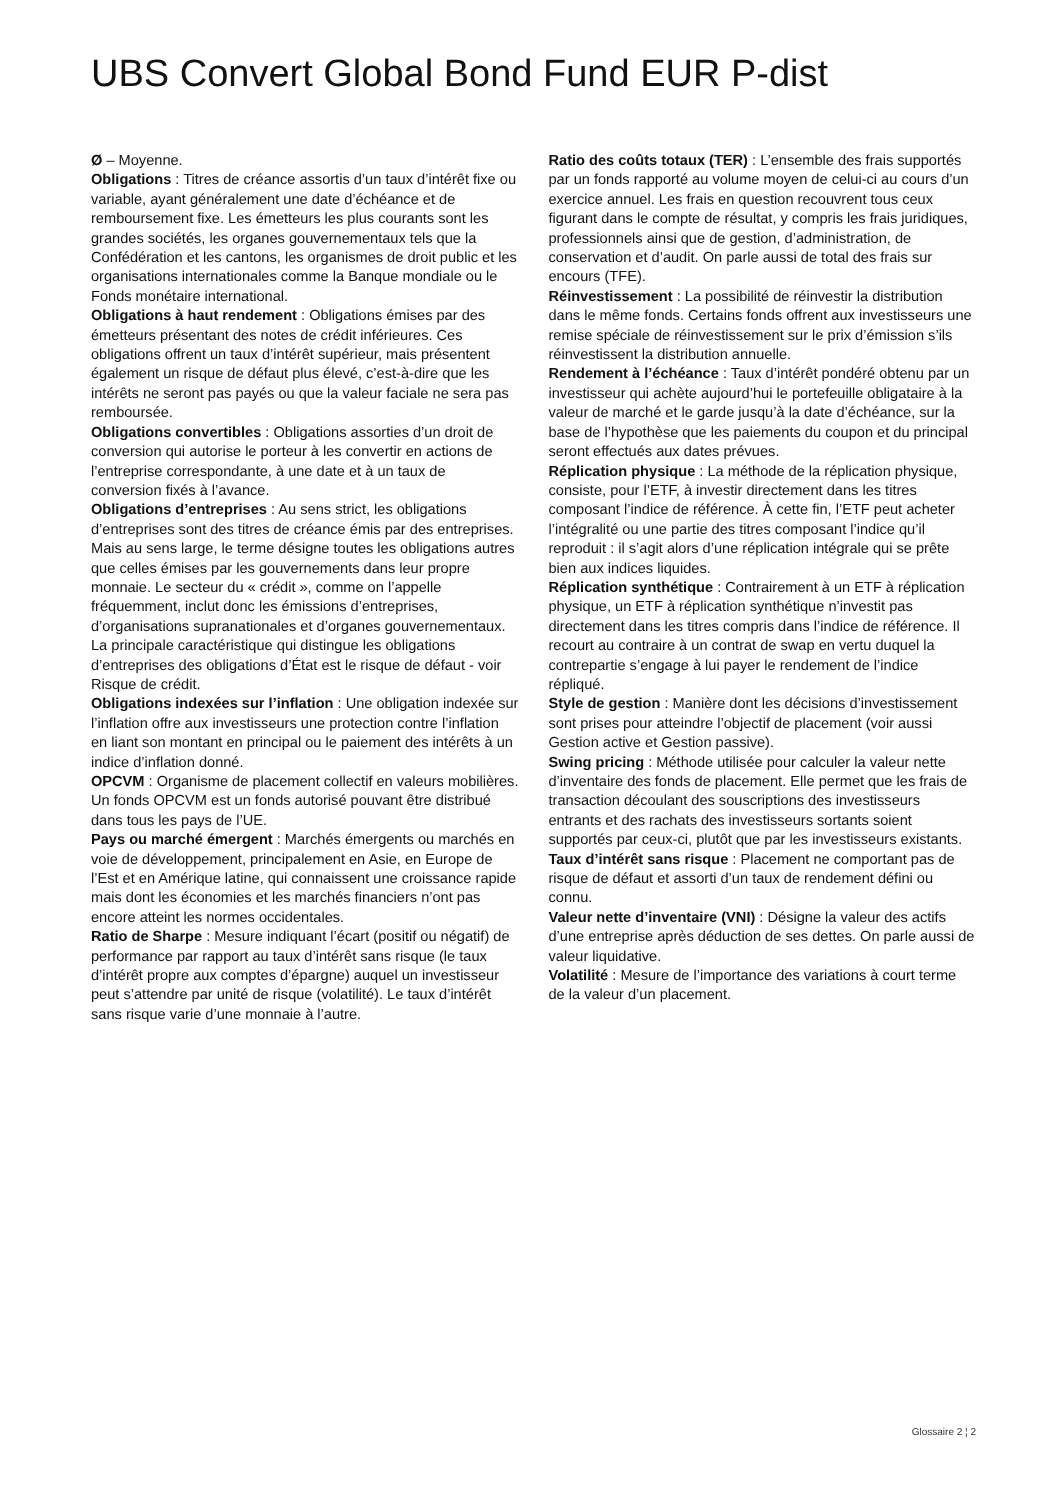UBS Convert Global Bond Fund EUR P-dist
Ø – Moyenne.
Obligations : Titres de créance assortis d’un taux d’intérêt fixe ou variable, ayant généralement une date d’échéance et de remboursement fixe. Les émetteurs les plus courants sont les grandes sociétés, les organes gouvernementaux tels que la Confédération et les cantons, les organismes de droit public et les organisations internationales comme la Banque mondiale ou le Fonds monétaire international.
Obligations à haut rendement : Obligations émises par des émetteurs présentant des notes de crédit inférieures. Ces obligations offrent un taux d’intérêt supérieur, mais présentent également un risque de défaut plus élevé, c’est-à-dire que les intérêts ne seront pas payés ou que la valeur faciale ne sera pas remboursée.
Obligations convertibles : Obligations assorties d’un droit de conversion qui autorise le porteur à les convertir en actions de l’entreprise correspondante, à une date et à un taux de conversion fixés à l’avance.
Obligations d’entreprises : Au sens strict, les obligations d’entreprises sont des titres de créance émis par des entreprises. Mais au sens large, le terme désigne toutes les obligations autres que celles émises par les gouvernements dans leur propre monnaie. Le secteur du « crédit », comme on l’appelle fréquemment, inclut donc les émissions d’entreprises, d’organisations supranationales et d’organes gouvernementaux. La principale caractéristique qui distingue les obligations d’entreprises des obligations d’État est le risque de défaut - voir Risque de crédit.
Obligations indexées sur l’inflation : Une obligation indexée sur l’inflation offre aux investisseurs une protection contre l’inflation en liant son montant en principal ou le paiement des intérêts à un indice d’inflation donné.
OPCVM : Organisme de placement collectif en valeurs mobilières. Un fonds OPCVM est un fonds autorisé pouvant être distribué dans tous les pays de l’UE.
Pays ou marché émergent : Marchés émergents ou marchés en voie de développement, principalement en Asie, en Europe de l’Est et en Amérique latine, qui connaissent une croissance rapide mais dont les économies et les marchés financiers n’ont pas encore atteint les normes occidentales.
Ratio de Sharpe : Mesure indiquant l’écart (positif ou négatif) de performance par rapport au taux d’intérêt sans risque (le taux d’intérêt propre aux comptes d’épargne) auquel un investisseur peut s’attendre par unité de risque (volatilité). Le taux d’intérêt sans risque varie d’une monnaie à l’autre.
Ratio des coûts totaux (TER) : L’ensemble des frais supportés par un fonds rapporté au volume moyen de celui-ci au cours d’un exercice annuel. Les frais en question recouvrent tous ceux figurant dans le compte de résultat, y compris les frais juridiques, professionnels ainsi que de gestion, d’administration, de conservation et d’audit. On parle aussi de total des frais sur encours (TFE).
Réinvestissement : La possibilité de réinvestir la distribution dans le même fonds. Certains fonds offrent aux investisseurs une remise spéciale de réinvestissement sur le prix d’émission s’ils réinvestissent la distribution annuelle.
Rendement à l’échéance : Taux d’intérêt pondéré obtenu par un investisseur qui achète aujourd’hui le portefeuille obligataire à la valeur de marché et le garde jusqu’à la date d’échéance, sur la base de l’hypothèse que les paiements du coupon et du principal seront effectués aux dates prévues.
Réplication physique : La méthode de la réplication physique, consiste, pour l’ETF, à investir directement dans les titres composant l’indice de référence. À cette fin, l’ETF peut acheter l’intégralité ou une partie des titres composant l’indice qu’il reproduit : il s’agit alors d’une réplication intégrale qui se prête bien aux indices liquides.
Réplication synthétique : Contrairement à un ETF à réplication physique, un ETF à réplication synthétique n’investit pas directement dans les titres compris dans l’indice de référence. Il recourt au contraire à un contrat de swap en vertu duquel la contrepartie s’engage à lui payer le rendement de l’indice répliqué.
Style de gestion : Manière dont les décisions d’investissement sont prises pour atteindre l’objectif de placement (voir aussi Gestion active et Gestion passive).
Swing pricing : Méthode utilisée pour calculer la valeur nette d’inventaire des fonds de placement. Elle permet que les frais de transaction découlant des souscriptions des investisseurs entrants et des rachats des investisseurs sortants soient supportés par ceux-ci, plutôt que par les investisseurs existants.
Taux d’intérêt sans risque : Placement ne comportant pas de risque de défaut et assorti d’un taux de rendement défini ou connu.
Valeur nette d’inventaire (VNI) : Désigne la valeur des actifs d’une entreprise après déduction de ses dettes. On parle aussi de valeur liquidative.
Volatilité : Mesure de l’importance des variations à court terme de la valeur d’un placement.
Glossaire 2 ¦ 2